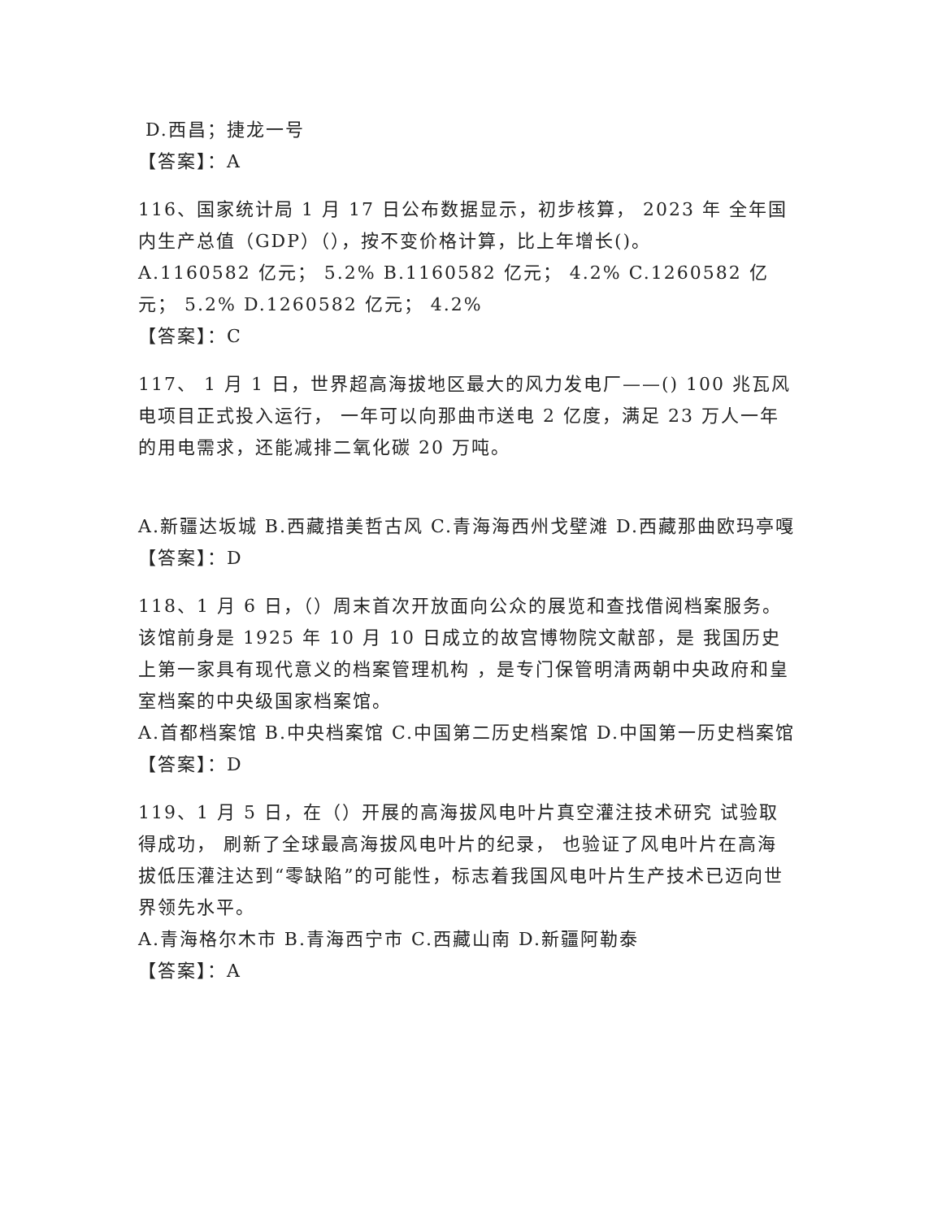D.西昌；捷龙一号
【答案】：A
116、国家统计局 1 月 17 日公布数据显示，初步核算， 2023 年 全年国内生产总值（GDP）（），按不变价格计算，比上年增长()。
A.1160582 亿元； 5.2% B.1160582 亿元； 4.2% C.1260582 亿元； 5.2% D.1260582 亿元； 4.2%
【答案】：C
117、 1 月 1 日，世界超高海拔地区最大的风力发电厂——() 100 兆瓦风电项目正式投入运行， 一年可以向那曲市送电 2 亿度，满足 23 万人一年的用电需求，还能减排二氧化碳 20 万吨。
A.新疆达坂城 B.西藏措美哲古风 C.青海海西州戈壁滩 D.西藏那曲欧玛亭嘎
【答案】：D
118、1 月 6 日，（）周末首次开放面向公众的展览和查找借阅档案服务。该馆前身是 1925 年 10 月 10 日成立的故宫博物院文献部，是 我国历史上第一家具有现代意义的档案管理机构 ，是专门保管明清两朝中央政府和皇室档案的中央级国家档案馆。
A.首都档案馆 B.中央档案馆 C.中国第二历史档案馆 D.中国第一历史档案馆
【答案】：D
119、1 月 5 日，在（）开展的高海拔风电叶片真空灌注技术研究 试验取得成功， 刷新了全球最高海拔风电叶片的纪录， 也验证了风电叶片在高海拔低压灌注达到“零缺陷”的可能性，标志着我国风电叶片生产技术已迈向世界领先水平。
A.青海格尔木市 B.青海西宁市 C.西藏山南 D.新疆阿勒泰
【答案】：A